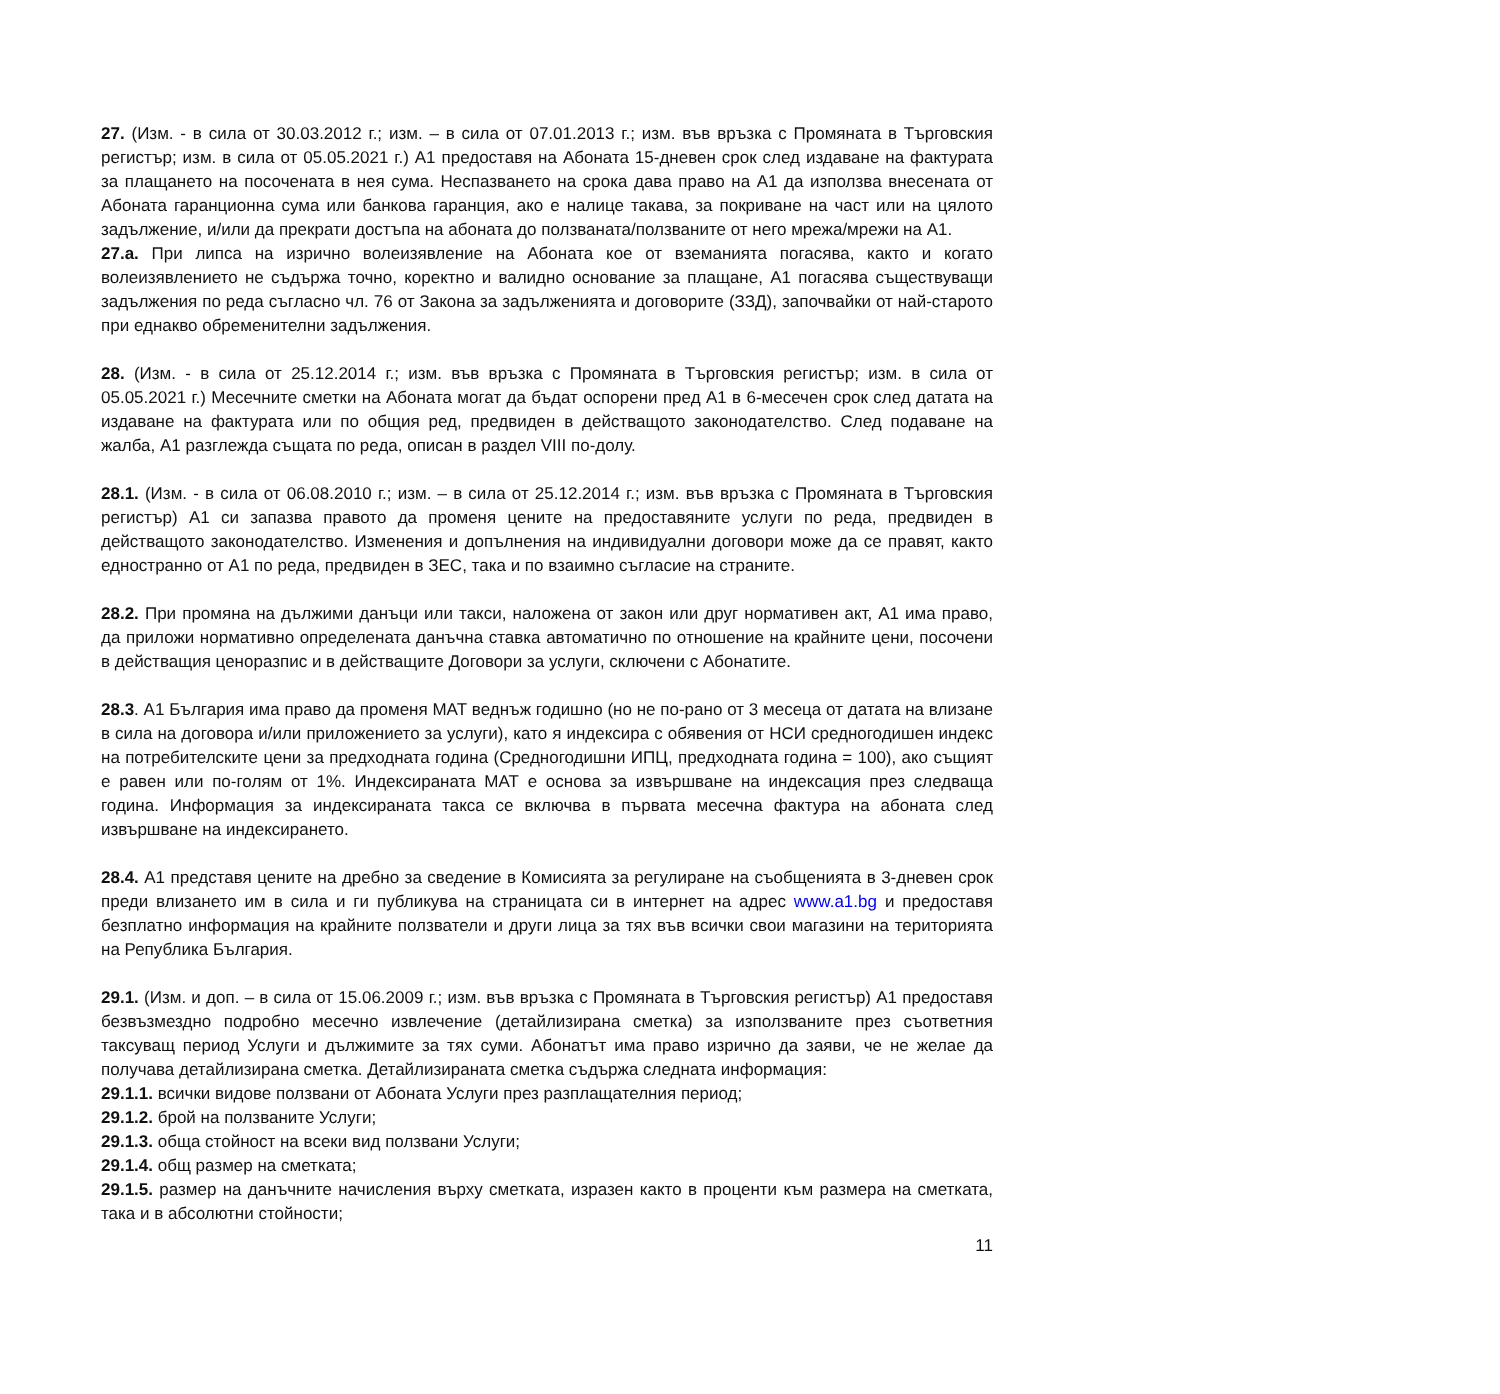27. (Изм. - в сила от 30.03.2012 г.; изм. – в сила от 07.01.2013 г.; изм. във връзка с Промяната в Търговския регистър; изм. в сила от 05.05.2021 г.) А1 предоставя на Абоната 15-дневен срок след издаване на фактурата за плащането на посочената в нея сума. Неспазването на срока дава право на А1 да използва внесената от Абоната гаранционна сума или банкова гаранция, ако е налице такава, за покриване на част или на цялото задължение, и/или да прекрати достъпа на абоната до ползваната/ползваните от него мрежа/мрежи на А1.
27.a. При липса на изрично волеизявление на Абоната кое от вземанията погасява, както и когато волеизявлението не съдържа точно, коректно и валидно основание за плащане, А1 погасява съществуващи задължения по реда съгласно чл. 76 от Закона за задълженията и договорите (ЗЗД), започвайки от най-старото при еднакво обременителни задължения.
28. (Изм. - в сила от 25.12.2014 г.; изм. във връзка с Промяната в Търговския регистър; изм. в сила от 05.05.2021 г.) Месечните сметки на Абоната могат да бъдат оспорени пред А1 в 6-месечен срок след датата на издаване на фактурата или по общия ред, предвиден в действащото законодателство. След подаване на жалба, А1 разглежда същата по реда, описан в раздел VIII по-долу.
28.1. (Изм. - в сила от 06.08.2010 г.; изм. – в сила от 25.12.2014 г.; изм. във връзка с Промяната в Търговския регистър) А1 си запазва правото да променя цените на предоставяните услуги по реда, предвиден в действащото законодателство. Изменения и допълнения на индивидуални договори може да се правят, както едностранно от А1 по реда, предвиден в ЗЕС, така и по взаимно съгласие на страните.
28.2. При промяна на дължими данъци или такси, наложена от закон или друг нормативен акт, А1 има право, да приложи нормативно определената данъчна ставка автоматично по отношение на крайните цени, посочени в действащия ценоразпис и в действащите Договори за услуги, сключени с Абонатите.
28.3. А1 България има право да променя МАТ веднъж годишно (но не по-рано от 3 месеца от датата на влизане в сила на договора и/или приложението за услуги), като я индексира с обявения от НСИ средногодишен индекс на потребителските цени за предходната година (Средногодишни ИПЦ, предходната година = 100), ако същият е равен или по-голям от 1%. Индексираната МАТ е основа за извършване на индексация през следваща година. Информация за индексираната такса се включва в първата месечна фактура на абоната след извършване на индексирането.
28.4. А1 представя цените на дребно за сведение в Комисията за регулиране на съобщенията в 3-дневен срок преди влизането им в сила и ги публикува на страницата си в интернет на адрес www.a1.bg и предоставя безплатно информация на крайните ползватели и други лица за тях във всички свои магазини на територията на Република България.
29.1. (Изм. и доп. – в сила от 15.06.2009 г.; изм. във връзка с Промяната в Търговския регистър) А1 предоставя безвъзмездно подробно месечно извлечение (детайлизирана сметка) за използваните през съответния таксуващ период Услуги и дължимите за тях суми. Абонатът има право изрично да заяви, че не желае да получава детайлизирана сметка. Детайлизираната сметка съдържа следната информация:
29.1.1. всички видове ползвани от Абоната Услуги през разплащателния период;
29.1.2. брой на ползваните Услуги;
29.1.3. обща стойност на всеки вид ползвани Услуги;
29.1.4. общ размер на сметката;
29.1.5. размер на данъчните начисления върху сметката, изразен както в проценти към размера на сметката, така и в абсолютни стойности;
11